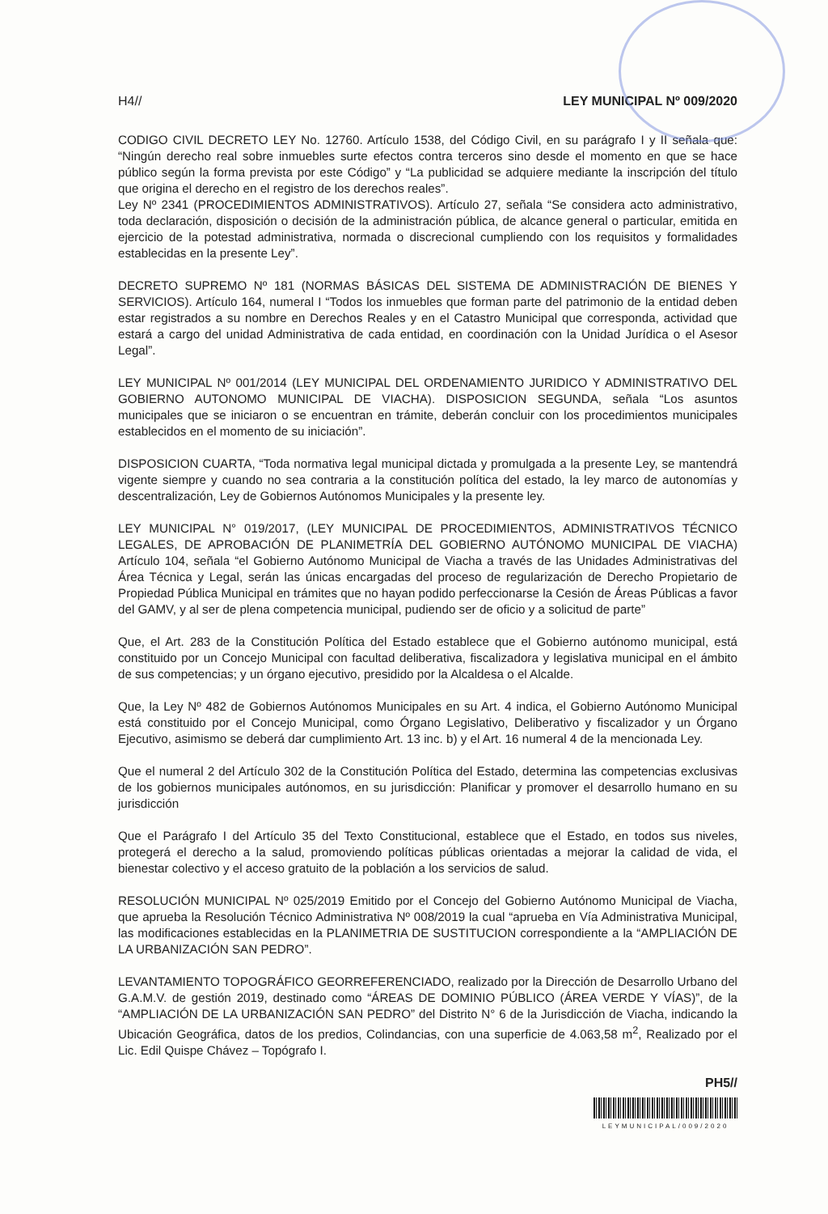H4// LEY MUNICIPAL Nº 009/2020
CODIGO CIVIL DECRETO LEY No. 12760. Artículo 1538, del Código Civil, en su parágrafo I y II señala que: “Ningún derecho real sobre inmuebles surte efectos contra terceros sino desde el momento en que se hace público según la forma prevista por este Código” y “La publicidad se adquiere mediante la inscripción del título que origina el derecho en el registro de los derechos reales”.
Ley Nº 2341 (PROCEDIMIENTOS ADMINISTRATIVOS). Artículo 27, señala “Se considera acto administrativo, toda declaración, disposición o decisión de la administración pública, de alcance general o particular, emitida en ejercicio de la potestad administrativa, normada o discrecional cumpliendo con los requisitos y formalidades establecidas en la presente Ley”.
DECRETO SUPREMO Nº 181 (NORMAS BÁSICAS DEL SISTEMA DE ADMINISTRACIÓN DE BIENES Y SERVICIOS). Artículo 164, numeral I “Todos los inmuebles que forman parte del patrimonio de la entidad deben estar registrados a su nombre en Derechos Reales y en el Catastro Municipal que corresponda, actividad que estará a cargo del unidad Administrativa de cada entidad, en coordinación con la Unidad Jurídica o el Asesor Legal”.
LEY MUNICIPAL Nº 001/2014 (LEY MUNICIPAL DEL ORDENAMIENTO JURIDICO Y ADMINISTRATIVO DEL GOBIERNO AUTONOMO MUNICIPAL DE VIACHA). DISPOSICION SEGUNDA, señala “Los asuntos municipales que se iniciaron o se encuentran en trámite, deberán concluir con los procedimientos municipales establecidos en el momento de su iniciación”.
DISPOSICION CUARTA, “Toda normativa legal municipal dictada y promulgada a la presente Ley, se mantendrá vigente siempre y cuando no sea contraria a la constitución política del estado, la ley marco de autonomías y descentralización, Ley de Gobiernos Autónomos Municipales y la presente ley.
LEY MUNICIPAL N° 019/2017, (LEY MUNICIPAL DE PROCEDIMIENTOS, ADMINISTRATIVOS TÉCNICO LEGALES, DE APROBACIÓN DE PLANIMETRÍA DEL GOBIERNO AUTÓNOMO MUNICIPAL DE VIACHA) Artículo 104, señala “el Gobierno Autónomo Municipal de Viacha a través de las Unidades Administrativas del Área Técnica y Legal, serán las únicas encargadas del proceso de regularización de Derecho Propietario de Propiedad Pública Municipal en trámites que no hayan podido perfeccionarse la Cesión de Áreas Públicas a favor del GAMV, y al ser de plena competencia municipal, pudiendo ser de oficio y a solicitud de parte”
Que, el Art. 283 de la Constitución Política del Estado establece que el Gobierno autónomo municipal, está constituido por un Concejo Municipal con facultad deliberativa, fiscalizadora y legislativa municipal en el ámbito de sus competencias; y un órgano ejecutivo, presidido por la Alcaldesa o el Alcalde.
Que, la Ley Nº 482 de Gobiernos Autónomos Municipales en su Art. 4 indica, el Gobierno Autónomo Municipal está constituido por el Concejo Municipal, como Órgano Legislativo, Deliberativo y fiscalizador y un Órgano Ejecutivo, asimismo se deberá dar cumplimiento Art. 13 inc. b) y el Art. 16 numeral 4 de la mencionada Ley.
Que el numeral 2 del Artículo 302 de la Constitución Política del Estado, determina las competencias exclusivas de los gobiernos municipales autónomos, en su jurisdicción: Planificar y promover el desarrollo humano en su jurisdicción
Que el Parágrafo I del Artículo 35 del Texto Constitucional, establece que el Estado, en todos sus niveles, protegerá el derecho a la salud, promoviendo políticas públicas orientadas a mejorar la calidad de vida, el bienestar colectivo y el acceso gratuito de la población a los servicios de salud.
RESOLUCIÓN MUNICIPAL Nº 025/2019 Emitido por el Concejo del Gobierno Autónomo Municipal de Viacha, que aprueba la Resolución Técnico Administrativa Nº 008/2019 la cual “aprueba en Vía Administrativa Municipal, las modificaciones establecidas en la PLANIMETRIA DE SUSTITUCION correspondiente a la “AMPLIACIÓN DE LA URBANIZACIÓN SAN PEDRO”.
LEVANTAMIENTO TOPOGRÁFICO GEORREFERENCIADO, realizado por la Dirección de Desarrollo Urbano del G.A.M.V. de gestión 2019, destinado como “ÁREAS DE DOMINIO PÚBLICO (ÁREA VERDE Y VÍAS)”, de la “AMPLIACIÓN DE LA URBANIZACIÓN SAN PEDRO” del Distrito N° 6 de la Jurisdicción de Viacha, indicando la Ubicación Geográfica, datos de los predios, Colindancias, con una superficie de 4.063,58 m<sup>2</sup>, Realizado por el Lic. Edil Quispe Chávez – Topógrafo I.
PH5//
LEYMUNICIPAL/009/2020